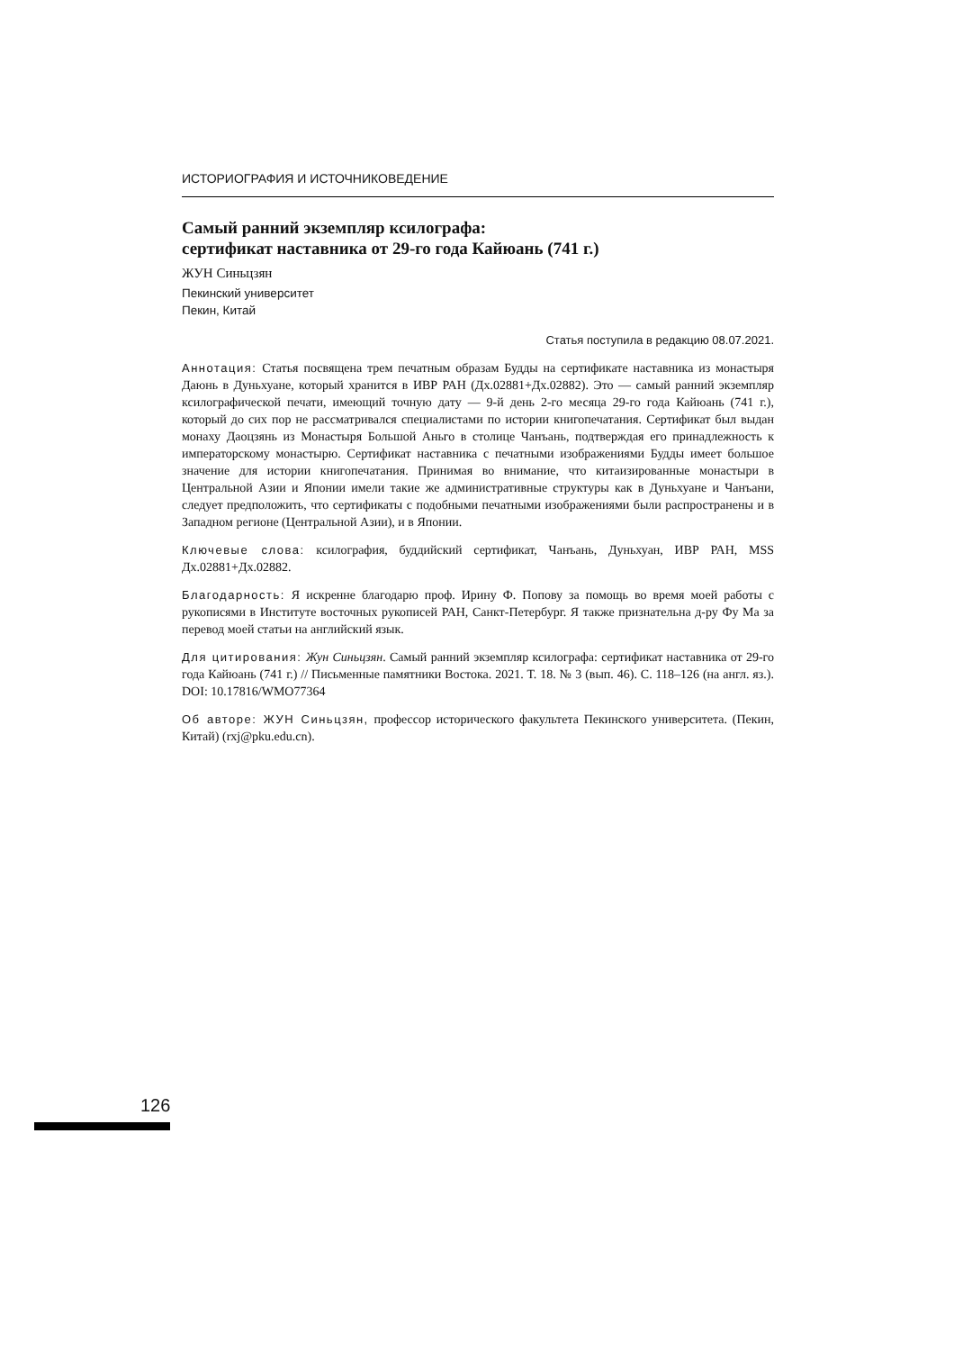ИСТОРИОГРАФИЯ И ИСТОЧНИКОВЕДЕНИЕ
Самый ранний экземпляр ксилографа:
сертификат наставника от 29-го года Кайюань (741 г.)
ЖУН Синьцзян
Пекинский университет
Пекин, Китай
Статья поступила в редакцию 08.07.2021.
Аннотация: Статья посвящена трем печатным образам Будды на сертификате наставника из монастыря Даюнь в Дуньхуане, который хранится в ИВР РАН (Дх.02881+Дх.02882). Это — самый ранний экземпляр ксилографической печати, имеющий точную дату — 9-й день 2-го месяца 29-го года Кайюань (741 г.), который до сих пор не рассматривался специалистами по истории книгопечатания. Сертификат был выдан монаху Даоцзянь из Монастыря Большой Аньго в столице Чанъань, подтверждая его принадлежность к императорскому монастырю. Сертификат наставника с печатными изображениями Будды имеет большое значение для истории книгопечатания. Принимая во внимание, что китаизированные монастыри в Центральной Азии и Японии имели такие же административные структуры как в Дуньхуане и Чанъани, следует предположить, что сертификаты с подобными печатными изображениями были распространены и в Западном регионе (Центральной Азии), и в Японии.
Ключевые слова: ксилография, буддийский сертификат, Чанъань, Дуньхуан, ИВР РАН, MSS Дх.02881+Дх.02882.
Благодарность: Я искренне благодарю проф. Ирину Ф. Попову за помощь во время моей работы с рукописями в Институте восточных рукописей РАН, Санкт-Петербург. Я также признательна д-ру Фу Ма за перевод моей статьи на английский язык.
Для цитирования: Жун Синьцзян. Самый ранний экземпляр ксилографа: сертификат наставника от 29-го года Кайюань (741 г.) // Письменные памятники Востока. 2021. Т. 18. № 3 (вып. 46). С. 118–126 (на англ. яз.). DOI: 10.17816/WMO77364
Об авторе: ЖУН Синьцзян, профессор исторического факультета Пекинского университета. (Пекин, Китай) (rxj@pku.edu.cn).
126